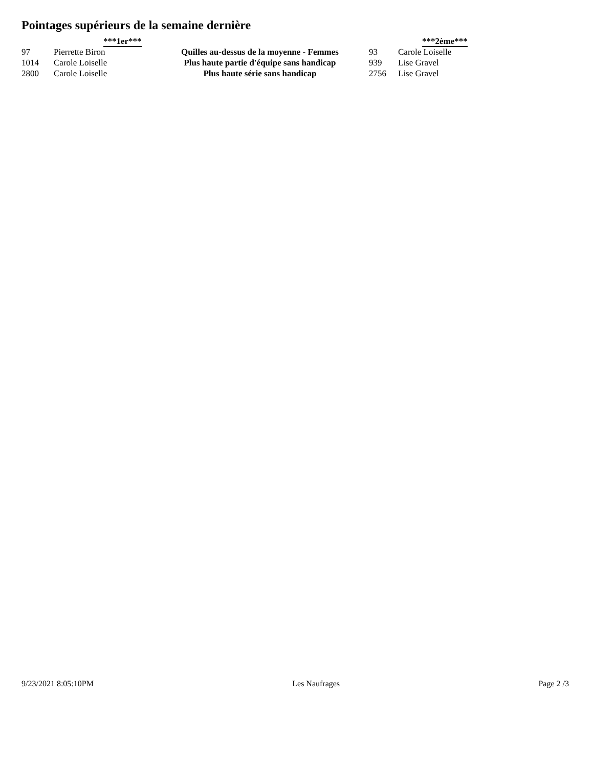Pointages supérieurs de la semaine dernière
| | ***1er*** | | | ***2ème*** |
| --- | --- | --- | --- | --- |
| 97 | Pierrette Biron | Quilles au-dessus de la moyenne - Femmes | 93 | Carole Loiselle |
| 1014 | Carole Loiselle | Plus haute partie d'équipe sans handicap | 939 | Lise Gravel |
| 2800 | Carole Loiselle | Plus haute série sans handicap | 2756 | Lise Gravel |
9/23/2021 8:05:10PM Les Naufrages Page 2 /3